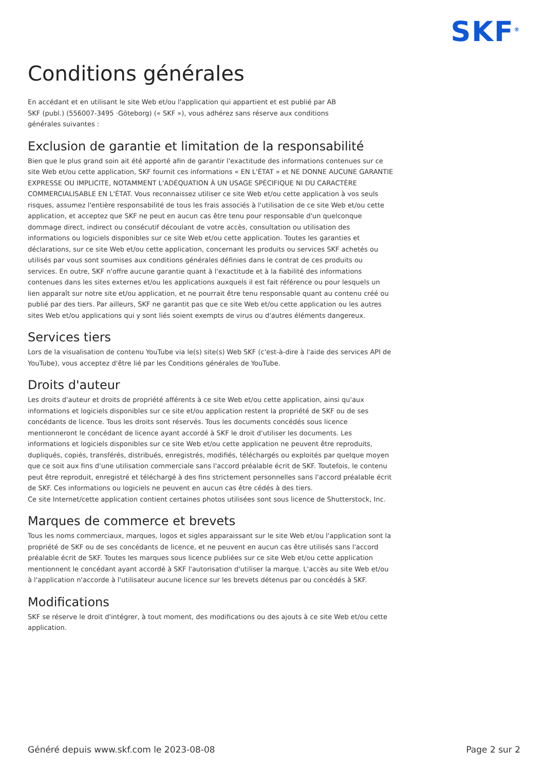SKF<sup>®</sup>
Conditions générales
En accédant et en utilisant le site Web et/ou l'application qui appartient et est publié par AB SKF (publ.) (556007-3495 ·Göteborg) (« SKF »), vous adhérez sans réserve aux conditions générales suivantes :
Exclusion de garantie et limitation de la responsabilité
Bien que le plus grand soin ait été apporté afin de garantir l'exactitude des informations contenues sur ce site Web et/ou cette application, SKF fournit ces informations « EN L'ÉTAT » et NE DONNE AUCUNE GARANTIE EXPRESSE OU IMPLICITE, NOTAMMENT L'ADÉQUATION À UN USAGE SPÉCIFIQUE NI DU CARACTÈRE COMMERCIALISABLE EN L'ÉTAT. Vous reconnaissez utiliser ce site Web et/ou cette application à vos seuls risques, assumez l'entière responsabilité de tous les frais associés à l'utilisation de ce site Web et/ou cette application, et acceptez que SKF ne peut en aucun cas être tenu pour responsable d'un quelconque dommage direct, indirect ou consécutif découlant de votre accès, consultation ou utilisation des informations ou logiciels disponibles sur ce site Web et/ou cette application. Toutes les garanties et déclarations, sur ce site Web et/ou cette application, concernant les produits ou services SKF achetés ou utilisés par vous sont soumises aux conditions générales définies dans le contrat de ces produits ou services. En outre, SKF n'offre aucune garantie quant à l'exactitude et à la fiabilité des informations contenues dans les sites externes et/ou les applications auxquels il est fait référence ou pour lesquels un lien apparaît sur notre site et/ou application, et ne pourrait être tenu responsable quant au contenu créé ou publié par des tiers. Par ailleurs, SKF ne garantit pas que ce site Web et/ou cette application ou les autres sites Web et/ou applications qui y sont liés soient exempts de virus ou d'autres éléments dangereux.
Services tiers
Lors de la visualisation de contenu YouTube via le(s) site(s) Web SKF (c'est-à-dire à l'aide des services API de YouTube), vous acceptez d'être lié par les Conditions générales de YouTube.
Droits d'auteur
Les droits d'auteur et droits de propriété afférents à ce site Web et/ou cette application, ainsi qu'aux informations et logiciels disponibles sur ce site et/ou application restent la propriété de SKF ou de ses concédants de licence. Tous les droits sont réservés. Tous les documents concédés sous licence mentionneront le concédant de licence ayant accordé à SKF le droit d'utiliser les documents. Les informations et logiciels disponibles sur ce site Web et/ou cette application ne peuvent être reproduits, dupliqués, copiés, transférés, distribués, enregistrés, modifiés, téléchargés ou exploités par quelque moyen que ce soit aux fins d'une utilisation commerciale sans l'accord préalable écrit de SKF. Toutefois, le contenu peut être reproduit, enregistré et téléchargé à des fins strictement personnelles sans l'accord préalable écrit de SKF. Ces informations ou logiciels ne peuvent en aucun cas être cédés à des tiers.
Ce site Internet/cette application contient certaines photos utilisées sont sous licence de Shutterstock, Inc.
Marques de commerce et brevets
Tous les noms commerciaux, marques, logos et sigles apparaissant sur le site Web et/ou l'application sont la propriété de SKF ou de ses concédants de licence, et ne peuvent en aucun cas être utilisés sans l'accord préalable écrit de SKF. Toutes les marques sous licence publiées sur ce site Web et/ou cette application mentionnent le concédant ayant accordé à SKF l'autorisation d'utiliser la marque. L'accès au site Web et/ou à l'application n'accorde à l'utilisateur aucune licence sur les brevets détenus par ou concédés à SKF.
Modifications
SKF se réserve le droit d'intégrer, à tout moment, des modifications ou des ajouts à ce site Web et/ou cette application.
Généré depuis www.skf.com le 2023-08-08 Page 2 sur 2